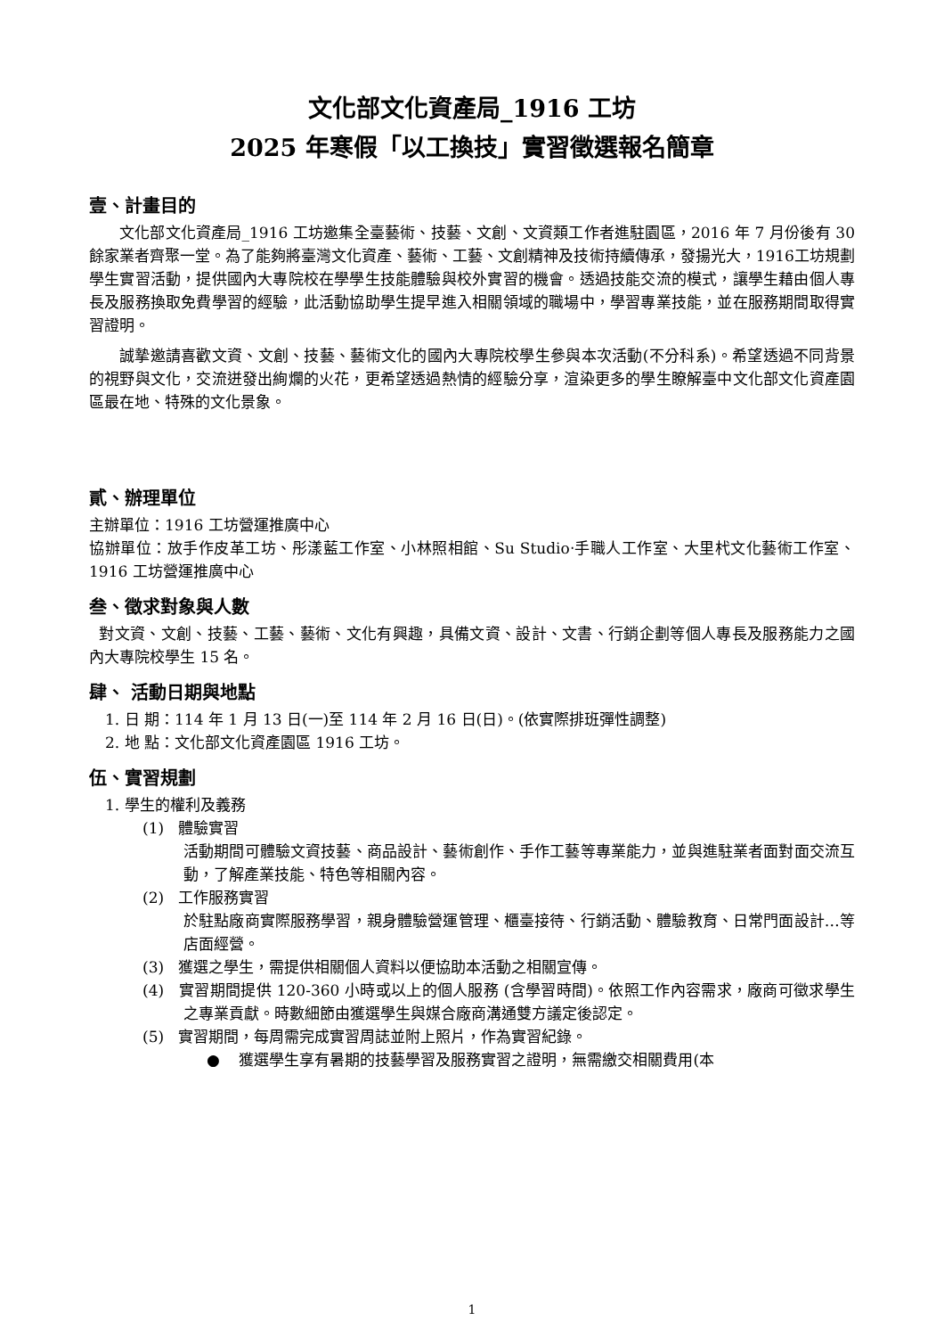文化部文化資產局_1916 工坊
2025 年寒假「以工換技」實習徵選報名簡章
壹、計畫目的
文化部文化資產局_1916 工坊邀集全臺藝術、技藝、文創、文資類工作者進駐園區，2016 年 7 月份後有 30 餘家業者齊聚一堂。為了能夠將臺灣文化資產、藝術、工藝、文創精神及技術持續傳承，發揚光大，1916工坊規劃學生實習活動，提供國內大專院校在學學生技能體驗與校外實習的機會。透過技能交流的模式，讓學生藉由個人專長及服務換取免費學習的經驗，此活動協助學生提早進入相關領域的職場中，學習專業技能，並在服務期間取得實習證明。
誠摯邀請喜歡文資、文創、技藝、藝術文化的國內大專院校學生參與本次活動(不分科系)。希望透過不同背景的視野與文化，交流迸發出絢爛的火花，更希望透過熱情的經驗分享，渲染更多的學生瞭解臺中文化部文化資產園區最在地、特殊的文化景象。
貳、辦理單位
主辦單位：1916 工坊營運推廣中心
協辦單位：放手作皮革工坊、彤漾藍工作室、小林照相館、Su Studio‧手職人工作室、大里杙文化藝術工作室、1916 工坊營運推廣中心
叁、徵求對象與人數
對文資、文創、技藝、工藝、藝術、文化有興趣，具備文資、設計、文書、行銷企劃等個人專長及服務能力之國內大專院校學生 15 名。
肆、 活動日期與地點
1. 日 期：114 年 1 月 13 日(一)至 114 年 2 月 16 日(日)。(依實際排班彈性調整)
2. 地 點：文化部文化資產園區 1916 工坊。
伍、實習規劃
1. 學生的權利及義務
(1) 體驗實習
活動期間可體驗文資技藝、商品設計、藝術創作、手作工藝等專業能力，並與進駐業者面對面交流互動，了解產業技能、特色等相關內容。
(2) 工作服務實習
於駐點廠商實際服務學習，親身體驗營運管理、櫃臺接待、行銷活動、體驗教育、日常門面設計…等店面經營。
(3) 獲選之學生，需提供相關個人資料以便協助本活動之相關宣傳。
(4) 實習期間提供 120-360 小時或以上的個人服務 (含學習時間)。依照工作內容需求，廠商可徵求學生之專業貢獻。時數細節由獲選學生與媒合廠商溝通雙方議定後認定。
(5) 實習期間，每周需完成實習周誌並附上照片，作為實習紀錄。
● 獲選學生享有暑期的技藝學習及服務實習之證明，無需繳交相關費用(本
1